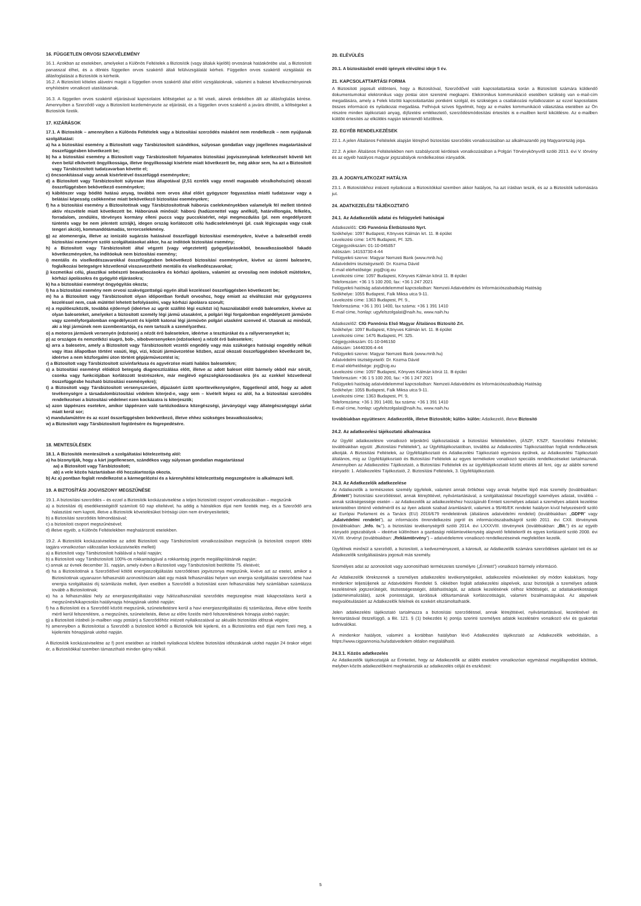16. FÜGGETLEN ORVOSI SZAKVÉLEMÉNY
16.1. Azokban az esetekben, amelyeket a Különös Feltételek a Biztosítók (vagy általuk kijelölt) orvosának hatáskörébe utal, a Biztosított panasszal élhet, és a döntés független orvos szakértő általi felülvizsgálatát kérheti. Független orvos szakértő vizsgálatát és állásfoglalását a Biztosítók is kérhetik.
16.2. A Biztosított köteles alávetni magát a független orvos szakértő által előírt vizsgálatoknak, valamint a baleset következményeinek enyhítésére vonatkozó utasításainak.
16.3. A független orvos szakértő eljárásával kapcsolatos költségeket az a fél viseli, akinek érdekében állt az állásfoglalás kérése. Amennyiben a Szerződő vagy a Biztosított kezdeményezte az eljárását, és a független orvos szakértő a javára döntött, a költségeket a Biztosítók fizetik.
17. KIZÁRÁSOK
17.1. A Biztosítók – amennyiben a Különös Feltételek vagy a biztosítási szerződés másként nem rendelkezik – nem nyújtanak szolgáltatást:
a) ha a biztosítási esemény a Biztosított vagy Társbiztosított szándékos, súlyosan gondatlan vagy jogellenes magatartásával összefüggésben következett be;
b) ha a biztosítási esemény a Biztosított vagy Társbiztosított folyamatos biztosítási jogviszonyának keletkezését követő két éven belül elkövetett öngyilkossága, illetve öngyilkossági kísérlete miatt következett be, még akkor sem, ha azt a Biztosított vagy Társbiztosított tudatzavarban követte el;
c) öncsonkítással vagy annak kísérletével összefüggő eseményekre;
d) a Biztosított vagy Társbiztosított súlyosan ittas állapotával (2,51 ezrelék vagy ennél magasabb véralkoholszint) okozati összefüggésben bekövetkező eseményekre;
e) kábítószer vagy bódító hatású anyag, továbbá nem orvos által előírt gyógyszer fogyasztása miatti tudatzavar vagy a belátási képesség csökkenése miatt bekövetkező biztosítási eseményekre;
f) ha a biztosítási esemény a Biztosítottnak vagy Társbiztosítottnak háborús cselekményekben valamelyik fél mellett történő aktív részvétele miatt következett be. Háborúnak minősül: háború (hadüzenettel vagy anélkül), határvillongás, felkelés, forradalom, zendülés, törvényes kormány elleni puccs vagy puccskísérlet, népi megmozdulás (pl. nem engedélyezett tüntetés vagy be nem jelentett sztrájk), idegen ország korlátozott célú hadicselekményei (pl. csak légicsapás vagy csak tengeri akció), kommandótámadás, terrorcselekmény.
g) az atomenergia, illetve az ionizáló sugárzás hatásával összefüggő biztosítási eseményekre, kivéve a balesetből eredő biztosítási eseményre szóló szolgáltatásokat akkor, ha az indítóok biztosítási esemény;
h) a Biztosított vagy Társbiztosított által végzett (vagy végeztetett) gyógyeljárásokból, beavatkozásokból fakadó következményekre, ha indítóokuk nem biztosítási esemény;
i) mentális és viselkedészavarokkal összefüggésben bekövetkező biztosítási eseményekre, kivéve az üzemi balesetre, foglalkozási betegségre közvetlenül visszavezethető mentális és viselkedészavarokat;
j) kozmetikai célú, plasztikai sebészeti beavatkozásokra és kórházi ápolásra, valamint az orvosilag nem indokolt műtétekre, kórházi ápolásokra és gyógyító eljárásokra;
k) ha a biztosítási eseményt öngyógyítás okozta;
l) ha a biztosítási esemény nem orvosi szakvégzettségű egyén általi kezeléssel összefüggésben következett be;
m) ha a Biztosított vagy Társbiztosított olyan időpontban fordult orvoshoz, hogy emiatt az elváltozást már gyógyszeres kezeléssel nem, csak műtéttel lehetett befolyásolni, vagy kórházi ápolásra szorult;
n) a repülőeszközök, továbbá ejtőernyő (ideértve az ugrót szállító légi eszközt is) használatából eredő balesetekre, kivéve az olyan baleseteket, amelyeket a biztosított személy légi jármű utasaként, a polgári légi forgalomban engedélyezett járművön vagy személyforgalomban engedélyezett és kijelölt katonai légi járművön polgári utasként szenved el. Utasnak az minősül, aki a légi járműnek nem üzembentartója, és nem tartozik a személyzethez.
o) a motoros járművek versenyén (edzésein) a nézőt érő balesetekre, ideértve a teszttúrákat és a rallyversenyeket is;
p) az országos és nemzetközi síugró, bob-, síbobversenyeken (edzéseken) a nézőt érő balesetekre;
q) arra a balesetre, amely a Biztosított vagy Társbiztosított vezetői engedély vagy más szükséges hatósági engedély nélküli vagy ittas állapotban történt vasúti, légi, vízi, közúti járművezetése közben, azzal okozati összefüggésben következett be, ideértve a nem közforgalmi úton történt gépjárművezetést is;
r) a Biztosított vagy Társbiztosított szívinfarktusa és agyvérzése miatti halálos balesetekre;
s) a biztosítási eseményt előidéző betegség diagnosztizálása előtt, illetve az adott baleset előtt bármely okból már sérült, csonka vagy funkciójában korlátozott testrészekre, már meglévő egészségkárosodásokra (és az ezekkel közvetlenül összefüggésbe hozható biztosítási eseményekre);
t) a Biztosított vagy Társbiztosított versenyszerűen, díjazásért űzött sporttevékenységére, függetlenül attól, hogy az adott tevékenységre a társadalombiztosítási védelem kiterjed-e, vagy sem – kivételt képez ez alól, ha a biztosítási szerződés rendelkezései a biztosítási védelmet ezen kockázatra is kiterjesztik;
u) azon táppénzes esetekre, amikor táppénzen való tartózkodásra közegészségi, járványügyi vagy állategészségügyi zárlat miatt kerül sor;
v) mandulaműtétre és az ezzel összefüggésben bekövetkező, illetve ehhez szükséges beavatkozásokra;
w) a Biztosított vagy Társbiztosított fogtörésére és fogrepedésére.
18. MENTESÜLÉSEK
18.1. A Biztosítók mentesülnek a szolgáltatási kötelezettség alól:
a) ha bizonyítják, hogy a kárt jogellenesen, szándékos vagy súlyosan gondatlan magatartással
aa) a Biztosított vagy Társbiztosított;
ab) a vele közös háztartásban élő hozzátartozója okozta.
b) Az a) pontban foglalt rendelkezést a kármegelőzési és a kárenyhítési kötelezettség megszegésére is alkalmazni kell.
19. A BIZTOSÍTÁSI JOGVISZONY MEGSZŰNÉSE
19.1. A biztosítási szerződés – és ezzel a Biztosítók kockázatviselése a teljes biztosított csoport vonatkozásában – megszűnik
a) a biztosítási díj esedékességétől számított 60 nap elteltével, ha addig a hátralékos díjat nem fizették meg, és a Szerződő arra halasztást nem kapott, illetve a Biztosítók követelésüket bírósági úton nem érvényesítették;
b) a Biztosítási szerződés felmondásával;
c) a biztosított csoport megszűnésével;
d) illetve egyéb, a Különös Feltételekben meghatározott esetekben.
19.2. A Biztosítók kockázatviselése az adott Biztosított vagy Társbiztosított vonatkozásában megszűnik (a biztosított csoport többi tagjára vonatkozóan változatlan kockázatviselés mellett)
a) a Biztosított vagy Társbiztosított halálával a halál napján;
b) a Biztosított vagy Társbiztosított 100%-os rokkantságával a rokkantság jogerős megállapításának napján;
c) annak az évnek december 31. napján, amely évben a Biztosított vagy Társbiztosított betöltötte 75. életévét;
d) ha a Biztosítottnak a Szerződővel kötött energiaszolgáltatási szerződéses jogviszonya megszűnik, kivéve azt az esetet, amikor a Biztosítottnak ugyanazon felhasználó azonosítószám alatt egy másik felhasználási helyen van energia szolgáltatási szerződése havi energia szolgáltatási díj számlázás mellett, ilyen esetben a Szerződő a biztosítást ezen felhasználási hely számláiban számlázza tovább a Biztosítottnak;
e) ha a felhasználási hely az energiaszolgáltatási vagy hálózathasználati szerződés megszegése miatt kikapcsolásra kerül a megszűnés/kikapcsolás hatálynapja hónapjának utolsó napján;
f) ha a Biztosított és a Szerződő között megszűnik, szüneteltetésre kerül a havi energiaszolgáltatási díj számlázása, illetve előre fizetős mérő kerül felszerelésre, a megszűnés, szüneteltetés, illetve az előre fizetős mérő felszerelésének hónapja utolsó napján;
g) a Biztosított írásbeli (e-mailben vagy postán) a Szerződőhöz intézett nyilatkozatával az aktuális biztosítási időszak végére;
h) amennyiben a Biztosítottat a Szerződő a biztosított körből a Biztosítók felé kijelenti, és a Biztosítottra eső díjat nem fizeti meg, a kijelentés hónapjának utolsó napján.
A Biztosítók kockázatviselése az f) pont esetében az írásbeli nyilatkozat közlése biztosítási időszakának utolsó napján 24 órakor véget ér, a Biztosítókkal szemben támasztható minden igény nélkül.
20. ELÉVÜLÉS
20.1. A biztosításból eredő igények elévülési ideje 5 év.
21. KAPCSOLATTARTÁSI FORMA
A Biztosított jogosult eldönteni, hogy a Biztosítóval, Szerződővel való kapcsolattartása során a Biztosított számára küldendő dokumentumokat elektronikus vagy postai úton szeretné megkapni. Elektronikus kommunikáció esetében szükség van e-mail-cím megadására, amely a Felek közötti kapcsolattartási pontként szolgál, és szükséges a csatlakozási nyilatkozaton az ezzel kapcsolatos összes információ és nyilatkozat megadása. Felhívjuk szíves figyelmét, hogy az e-mailes kommunikáció választása esetében az Ön részére minden tájékoztató anyag, díjfizetési emlékeztető, szerződésmódosítási értesítés is e-mailben kerül kiküldésre. Az e-mailben küldött értesítés az elküldés napján tekintendő közöltnek.
22. EGYÉB RENDELKEZÉSEK
22.1. A jelen Általános Feltételek alapján létrejövő biztosítási szerződés vonatkozásában az alkalmazandó jog Magyarország joga.
22.2. A jelen Általános Feltételekben nem szabályozott kérdések vonatkozásában a Polgári Törvénykönyvről szóló 2013. évi V. törvény és az egyéb hatályos magyar jogszabályok rendelkezései irányadók.
23. A JOGNYILATKOZAT HATÁLYA
23.1. A Biztosítókhoz intézett nyilatkozat a Biztosítókkal szemben akkor hatályos, ha azt írásban teszik, és az a Biztosítók tudomására jut.
24. ADATKEZELÉSI TÁJÉKOZTATÓ
24.1. Az Adatkezelők adatai és felügyeleti hatóságai
Adatkezelő1: CIG Pannónia Életbiztosító Nyrt.
Székhelye: 1097 Budapest, Könyves Kálmán krt. 11. B épület
Levelezési címe: 1476 Budapest, Pf. 325.
Cégjegyzékszám: 01-10-045857
Adószám: 14153730-4-44
Felügyeleti szerve: Magyar Nemzeti Bank (www.mnb.hu)
Adatvédelmi tisztségviselő: Dr. Kozma Dávid
E-mail elérhetősége: jog@cig.eu
Levelezési címe: 1097 Budapest, Könyves Kálmán körút 11. B épület
Telefonszám: +36 1 5 100 200, fax: +36 1 247 2021
Felügyeleti hatóság adatvédelemmel kapcsolatban: Nemzeti Adatvédelmi és Információszabadság Hatóság
Székhelye: 1055 Budapest, Falk Miksa utca 9-11.
Levelezési címe: 1363 Budapest, Pf. 9.,
Telefonszáma: +36 1 391 1400, fax száma: +36 1 391 1410
E-mail címe, honlap: ugyfelszolgalat@naih.hu, www.naih.hu
Adatkezelő2: CIG Pannónia Első Magyar Általános Biztosító Zrt.
Székhelye: 1097 Budapest, Könyves Kálmán krt. 11. B épület
Levelezési címe: 1476 Budapest, Pf. 325.
Cégjegyzékszám: 01-10-046150
Adószám: 14440306-4-44
Felügyeleti szerve: Magyar Nemzeti Bank (www.mnb.hu)
Adatvédelmi tisztségviselő: Dr. Kozma Dávid
E-mail elérhetősége: jog@cig.eu
Levelezési címe: 1097 Budapest, Könyves Kálmán körút 11. B épület
Telefonszám: +36 1 5 100 200, fax: +36 1 247 2021
Felügyeleti hatóság adatvédelemmel kapcsolatban: Nemzeti Adatvédelmi és Információszabadság Hatóság
Székhelye: 1055 Budapest, Falk Miksa utca 9-11.
Levelezési címe: 1363 Budapest, Pf. 9,
Telefonszáma: +36 1 391 1400, fax száma: +36 1 391 1410
E-mail címe, honlap: ugyfelszolgalat@naih.hu, www.naih.hu
továbbiakban együttesen: Adatkezelők, illetve Biztosítók; külön- külön: Adatkezelő, illetve Biztosító
24.2. Az adatkezelési tájékoztató alkalmazása
Az Ügyfél adatkezelésre vonatkozó teljeskörű tájékoztatását a biztosítási feltételekben, (ÁSZF, KSZF, Szerződési Feltételek; továbbiakban együtt: „Biztosítási Feltételek”), az Ügyféltájékoztatóban, továbbá az Adatkezelési Tájékoztatóban foglalt rendelkezések alkotják. A Biztosítási Feltételek, az Ügyféltájékoztató és Adatkezelési Tájékoztató egymásra épülnek, az Adatkezelési Tájékoztató általános, míg az Ügyféltájékoztató és Biztosítási Feltételek az egyes termékekre vonatkozó speciális rendelkezéseket tartalmaznak. Amennyiben az Adatkezelési Tájékoztató, a Biztosítási Feltételek és az ügyféltájékoztató között eltérés áll fent, úgy az alábbi sorrend irányadó: 1. Adatkezelési Tájékoztató, 2. Biztosítási Feltételek, 3. Ügyféltájékoztató.
24.3. Az Adatkezelők adatkezelése
Az Adatkezelők a természetes személy ügyfeleik, valamint annak örökösei vagy annak helyébe lépő más személy (továbbiakban: „Érintett”) biztosítási szerződéssel, annak létrejöttével, nyilvántartásával, a szolgáltatással összefüggő személyes adatait, továbbá – annak szükségessége esetén – az Adatkezelők az adatkezeléshez hozzájáruló Érintett személyes adatait a személyes adatok kezelése tekintetében történő védelméről és az ilyen adatok szabad áramlásáról, valamint a 95/46/EK rendelet hatályon kívül helyezéséről szóló az Európai Parlament és a Tanács (EU) 2016/679 rendeletének (általános adatvédelmi rendelet) (továbbiakban: „GDPR” vagy „Adatvédelmi rendelet”), az információs önrendelkezési jogról és információszabadságról szóló 2011. évi CXII. törvénynek (továbbiakban: „Info. tv.”), a biztosítási tevékenységről szóló 2014. évi LXXXVIII. törvénynek (továbbiakban: „Bit.”) és az egyéb irányadó jogszabályok – ideértve különösen a gazdasági reklámtevékenység alapvető feltételeiről és egyes korlátairól szóló 2008. évi XLVIII. törvényt (továbbiakban: „Reklámtörvény”) – adatvédelemre vonatkozó rendelkezéseinek megfelelően kezelik.
Ügyfélnek minősül a szerződő, a biztosított, a kedvezményezett, a károsult, az Adatkezelők számára szerződéses ajánlatot tett és az Adatkezelők szolgáltatására jogosult más személy.
Személyes adat az azonosított vagy azonosítható természetes személyre („Érintett”) vonatkozó bármely információ.
Az Adatkezelők törekszenek a személyes adatkezelési tevékenységeiket, adatkezelési műveleteiket oly módon kialakítani, hogy mindenkor teljesüljenek az Adatvédelmi Rendelet 5. cikkében foglalt adatkezelési alapelvek, azaz biztosítják a személyes adatok kezelésének jogszerűségét, tisztességességét, átláthatóságát, az adatok kezelésének célhoz kötöttségét, az adattakarékosságot (adatminimalizálás), azok pontosságát, tárolásuk időtartamának korlátozottságát, valamint bizalmasságukat. Az alapelvek megvalósulásáért az Adatkezelők felelnek és ezekért elszámoltathatók.
Jelen adatkezelési tájékoztató tartalmazza a biztosítási szerződéssel, annak létrejöttével, nyilvántartásával, kezelésével és fenntartásával összefüggő, a Bit. 121. § (1) bekezdés k) pontja szerinti személyes adatok kezelésére vonatkozó elvi és gyakorlati tudnivalókat.
A mindenkor hatályos, valamint a korábban hatályban lévő Adatkezelési tájékoztató az Adatkezelők weboldalán, a https://www.cigpannonia.hu/adatvedelem oldalon megtalálható.
24.3.1. Közös adatkezelés
Az Adatkezelők tájékoztatják az Érintettet, hogy az Adatkezelők az alábbi esetekre vonatkozóan egymással megállapodást kötöttek, melyben közös adatkezelőként meghatározták az adatkezelés célját és eszközeit:
5